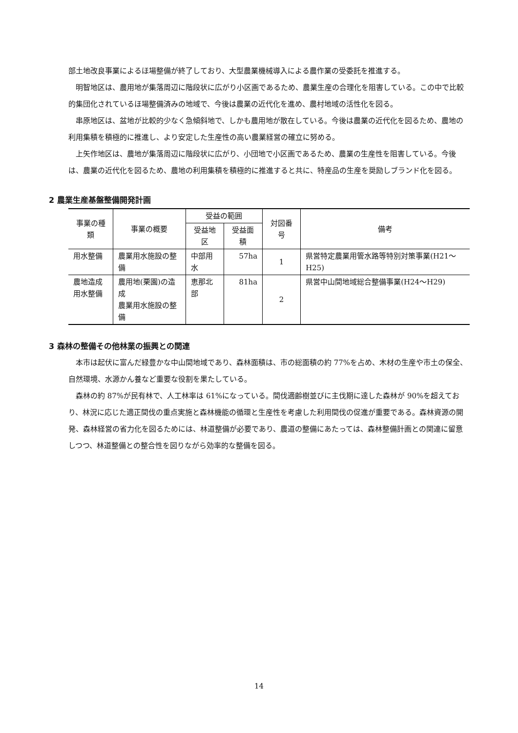部土地改良事業によるほ場整備が終了しており、大型農業機械導入による農作業の受委託を推進する。
明智地区は、農用地が集落周辺に階段状に広がり小区画であるため、農業生産の合理化を阻害している。この中で比較的集団化されているほ場整備済みの地域で、今後は農業の近代化を進め、農村地域の活性化を図る。
串原地区は、盆地が比較的少なく急傾斜地で、しかも農用地が散在している。今後は農業の近代化を図るため、農地の利用集積を積極的に推進し、より安定した生産性の高い農業経営の確立に努める。
上矢作地区は、農地が集落周辺に階段状に広がり、小団地で小区画であるため、農業の生産性を阻害している。今後は、農業の近代化を図るため、農地の利用集積を積極的に推進すると共に、特産品の生産を奨励しブランド化を図る。
2 農業生産基盤整備開発計画
| 事業の種類 | 事業の概要 | 受益の範囲 | | 対図番号 | 備考 |
| --- | --- | --- | --- | --- | --- |
| | | 受益地区 | 受益面積 | | |
| 用水整備 | 農業用水施設の整備 | 中部用水 | 57ha | 1 | 県営特定農業用管水路等特別対策事業(H21～H25) |
| 農地造成 用水整備 | 農用地(栗園)の造成 農業用水施設の整備 | 恵那北部 | 81ha | 2 | 県営中山間地域総合整備事業(H24～H29) |
3 森林の整備その他林業の振興との関連
本市は起伏に富んだ緑豊かな中山間地域であり、森林面積は、市の総面積の約 77%を占め、木材の生産や市土の保全、自然環境、水源かん養など重要な役割を果たしている。
森林の約 87%が民有林で、人工林率は 61%になっている。間伐適齢樹並びに主伐期に達した森林が 90%を超えており、林況に応じた適正間伐の重点実施と森林機能の循環と生産性を考慮した利用間伐の促進が重要である。森林資源の開発、森林経営の省力化を図るためには、林道整備が必要であり、農道の整備にあたっては、森林整備計画との関連に留意しつつ、林道整備との整合性を図りながら効率的な整備を図る。
14